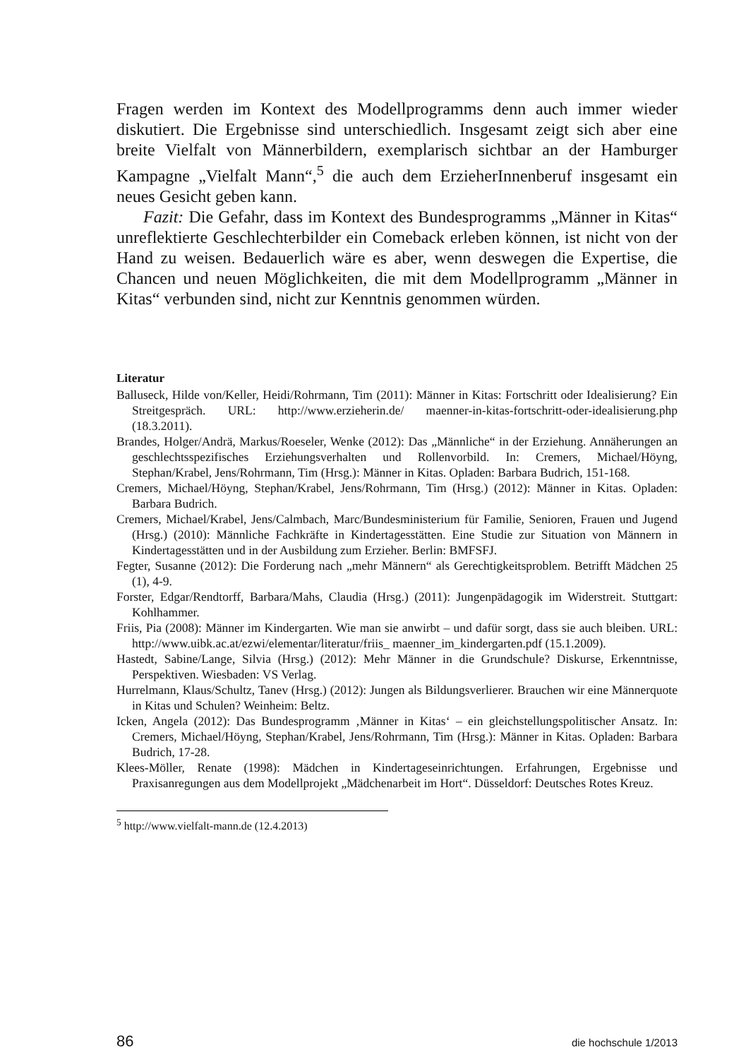Fragen werden im Kontext des Modellprogramms denn auch immer wieder diskutiert. Die Ergebnisse sind unterschiedlich. Insgesamt zeigt sich aber eine breite Vielfalt von Männerbildern, exemplarisch sichtbar an der Hamburger Kampagne „Vielfalt Mann“,<sup>5</sup> die auch dem ErzieherInnenberuf insgesamt ein neues Gesicht geben kann.
Fazit: Die Gefahr, dass im Kontext des Bundesprogramms „Männer in Kitas“ unreflektierte Geschlechterbilder ein Comeback erleben können, ist nicht von der Hand zu weisen. Bedauerlich wäre es aber, wenn deswegen die Expertise, die Chancen und neuen Möglichkeiten, die mit dem Modellprogramm „Männer in Kitas“ verbunden sind, nicht zur Kenntnis genommen würden.
Literatur
Balluseck, Hilde von/Keller, Heidi/Rohrmann, Tim (2011): Männer in Kitas: Fortschritt oder Idealisierung? Ein Streitgespräch. URL: http://www.erzieherin.de/ maenner-in-kitas-fortschritt-oder-idealisierung.php (18.3.2011).
Brandes, Holger/Andrä, Markus/Roeseler, Wenke (2012): Das „Männliche“ in der Erziehung. Annäherungen an geschlechtsspezifisches Erziehungsverhalten und Rollenvorbild. In: Cremers, Michael/Höyng, Stephan/Krabel, Jens/Rohrmann, Tim (Hrsg.): Männer in Kitas. Opladen: Barbara Budrich, 151-168.
Cremers, Michael/Höyng, Stephan/Krabel, Jens/Rohrmann, Tim (Hrsg.) (2012): Männer in Kitas. Opladen: Barbara Budrich.
Cremers, Michael/Krabel, Jens/Calmbach, Marc/Bundesministerium für Familie, Senioren, Frauen und Jugend (Hrsg.) (2010): Männliche Fachkräfte in Kindertagesstätten. Eine Studie zur Situation von Männern in Kindertagesstätten und in der Ausbildung zum Erzieher. Berlin: BMFSFJ.
Fegter, Susanne (2012): Die Forderung nach „mehr Männern“ als Gerechtigkeitsproblem. Betrifft Mädchen 25 (1), 4-9.
Forster, Edgar/Rendtorff, Barbara/Mahs, Claudia (Hrsg.) (2011): Jungenpädagogik im Widerstreit. Stuttgart: Kohlhammer.
Friis, Pia (2008): Männer im Kindergarten. Wie man sie anwirbt – und dafür sorgt, dass sie auch bleiben. URL: http://www.uibk.ac.at/ezwi/elementar/literatur/friis_ maenner_im_kindergarten.pdf (15.1.2009).
Hastedt, Sabine/Lange, Silvia (Hrsg.) (2012): Mehr Männer in die Grundschule? Diskurse, Erkenntnisse, Perspektiven. Wiesbaden: VS Verlag.
Hurrelmann, Klaus/Schultz, Tanev (Hrsg.) (2012): Jungen als Bildungsverlierer. Brauchen wir eine Männerquote in Kitas und Schulen? Weinheim: Beltz.
Icken, Angela (2012): Das Bundesprogramm ‚Männer in Kitas‘ – ein gleichstellungspolitischer Ansatz. In: Cremers, Michael/Höyng, Stephan/Krabel, Jens/Rohrmann, Tim (Hrsg.): Männer in Kitas. Opladen: Barbara Budrich, 17-28.
Klees-Möller, Renate (1998): Mädchen in Kindertageseinrichtungen. Erfahrungen, Ergebnisse und Praxisanregungen aus dem Modellprojekt „Mädchenarbeit im Hort“. Düsseldorf: Deutsches Rotes Kreuz.
<sup>5</sup> http://www.vielfalt-mann.de (12.4.2013)
86 die hochschule 1/2013